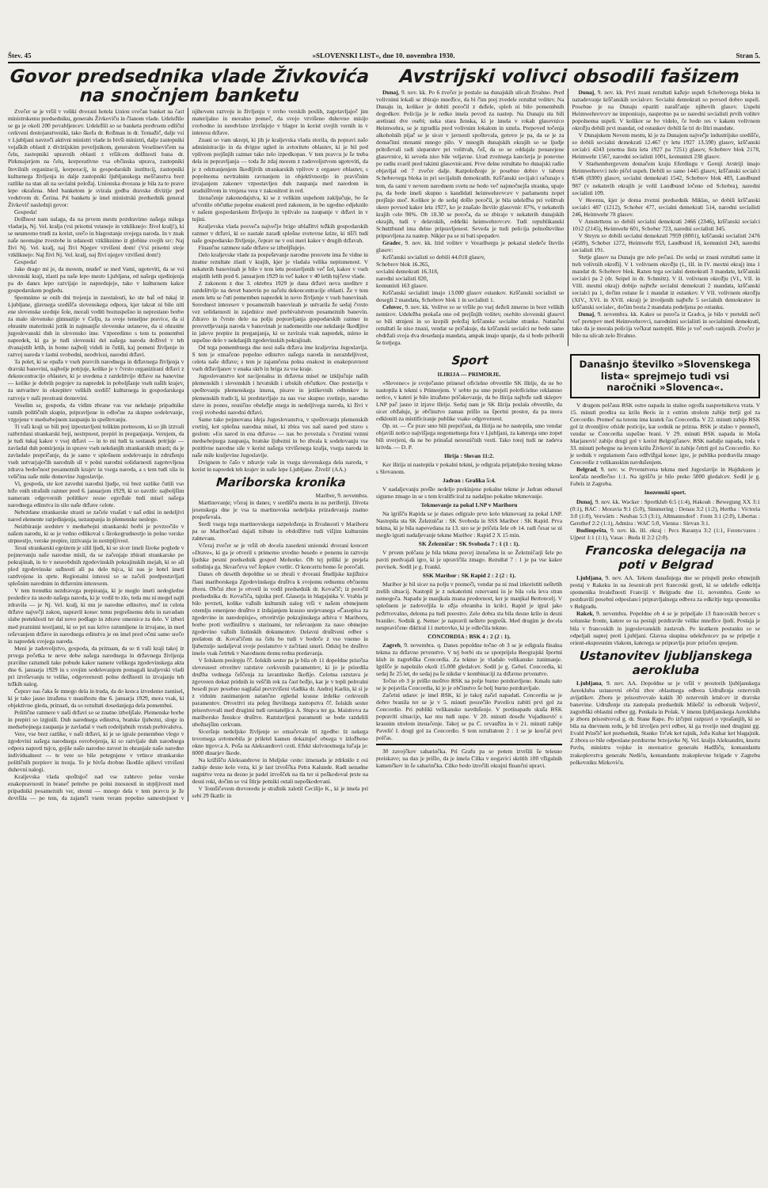Štev. 45 »SLOVENSKI LIST«, dne 10. novembra 1930. Stran 5.
Govor predsednika vlade Živkovića
na snočnjem banketu
Zvečer se je vršil v veliki dvorani hotela Union svečan banket na čast ministrskemu predsedniku, generalu Živkoviču in članom vlade. Udeležilo se ga je okoli 200 povabljencev. Udeležili so se banketa predvsem odlični cerkveni dostojanstveniki, tako škofa dr. Rožman in dr. Tomažič, dalje vsi v Ljubljani navzoči aktivni ministri vlade in bivši ministri, dalje zastopniki vojaških oblasti z divizijskim poveljnikom, generalom Veselinovičem na čelu, zastopniki upravnih oblasti z vršilcem dolžnosti bana dr. Pirkmajerjem na čelu, korporativno vsa občinska uprava, zastopniki štovilnih organizacij, korporacij, in gospodarskih institucij, zastopniki kulturnega življenja in dalje zastopniki ljubljanskega meščanstva brez razlike na stan ali na socialni položaj. Unionska dvorana je bila za to pravo lepo okrašena. Med banketom je svirala godba dravske divizije pod vodstvom dr. Čerina. Pri banketu je imel ministrski predsednik general Živkovič naslednji govor:
Gospoda!
Dolžnost nam nalaga, da na prvem mestu pozdravimo našega milega vladarja, Nj. Vel. kralja (vsi prisotni vstanejo in vzkliknejo: živel kralj!), ki se neumorno trudi za korist, srečo in blagostanje svojega naroda. In v znak naše neomajne zvestobe in udanosti vzkliknimo iz globine svojih src: Naj živi Nj. Vel. kralj, naj živi Njegov vzvišeni dom! (Vsi prisotni stoje vzkliknejo: Naj živi Nj. Vel. kralj, naj živi njegov vzvišeni dom!)
Gospoda!
Jako drago mi je, da morem, mudeč se med Vami, ugotoviti, da se vsi slovenski kraji, zlasti pa naše lepo mesto Ljubljana, od našega ujedinjenja pa do danes lepo razvijajo in napredujejo, tako v kulturnem kakor gospodarskem pogledu.
Spomnimo se onih dni trojenja in zaostalosti, ko ste baš od tukaj iz Ljubljane, glavnega središča slovenskega odpora, kjer takrat ni bilo niti ene slovenske srednje šole, morali voditi brezuspešno in neprestano borbo za malo slovensko gimnazijo v Celju, za svoje temeljne pravice, da si ohranite materinski jezik in najmanjše slovenske ustanove, da si ohranite jugoslovanski duh in slovensko ime. Vzporedimo s tem ta pomembni napredek, ki ga je tudi slovenski del našega naroda doživel v teh dvanajstih letih, in bomo najbolj videli in čutili, kaj pomeni življenje in razvoj naroda v lastni svobodni, neodvisni, narodni državi.
Ta polet, ki se opaža v vseh pravcih narodnega in državnega življenja v dravski banovini, najbolje potrjuje, koliko je v čvrsto organizirani državi z dekoncentracijo oblastev, ki je uvedena z razdelitvijo države na banovine — koliko je dobrih pogojev za napredek in poboljšanje vseh naših krajev, za ustvaritev in okrepitev velikih središč kulturnega in gospodarskega razvoja v naši prostrani domovini.
Veselim se, gospoda, da vidim zbrane vas vse nekdanje pripadnike raznih političnih skupin, pripravljene in odločne za skupno sodelovanje, vzgojene v medsebojnem zaupanju in spoštovanju.
Ti vaši kraji so bili prej izpostavljeni tolikim pretresom, ki so jih izzvali razbrzdani strankarski boji, nestrpnost, prepiri in preganjanja. Verujem, da je tudi tukaj kakor v vsej državi — in to mi tudi ta sestanek potrjuje — zavladal duh pomirjenja in sprave vseh nekdanjih strankarskih strasti; da je zavladalo prepričanje, da je samo v splošnem sodelovanju in združenju vseh ustvarjajočih narodnih sil v polni narodni solidarnosti zagotovljena zdrava bodočnost posameznih krajev in vsega naroda, a s tem tudi sila in veličina naše mile domovine Jugoslavije.
Vi, gospoda, ste kot zavedni narodni ljudje, vsi brez razlike čutili vso težo onih strašnih razmer pred 6. januarjem 1929, ki so navzlic najboljšim nameram odgovornih politikov resno ogrožale tudi misel našega narodnega edinstva in silo naše države celote.
Nebrzdane strankarske strasti so začele vnašati v naš edini in nedeljivi narod elemente razjedinjenja, nezaupanja in plemenske nesloge.
Neizbiranje sredstev v medsebojni strankarski borbi je povzročilo v našem narodu, ki se je vedno odlikoval s širokogrudnostjo in polno versko strpnostjo, verske prepire, izzivanja in nestrpljivost.
Tesni strankarski egoizem je silil ljudi, ki so sicer imeli široke poglede v pojmovanju naše narodne misli, da se začenjajo zbirati strankarsko po pokrajinah, in to v nesoobdnih zgodovinskih pokrajinskih mejah, ki so ali plod zgodovinske sužnosti ali pa delo tujca, ki nas je hotel imeti razdvojene in sprte. Regionalni interesi so se začeli predpostavljati splošnim narodnim in državnim interesom.
V tem trenutku nezdravega prepiranja, ki je moglo imeti nedogledne posledice za usodo našega naroda, ki je vodil to zlo, toda mu ni mogel najti zdravila — je Nj. Vel. kralj, ki mu je narodno edinstvo, moč in celota države največji zakon, napravil konec temu pogrešnemu delu in navadam slabe preteklosti ter dal novo podlago in zdrave smernice za delo. V izberi med praznimi teorijami, ki so pri nas krivo razumljene in izvajane, in med reševanjem države in narodnega edinstva je on imel pred očmi samo srečo in napredek svojega naroda.
Meni je zadovoljstvo, gospoda, da priznam, da so ti vaši kraji takoj iz prvega početka te nove dobe našega narodnega in državnega življenja pravilno razumeli tako pobude kakor namere velikega zgodovinskega akta dne 6. januarja 1929 in s svojim sodelovanjem pomagali kraljevski vladi pri izvrševanju te velike, odgovornosti polne dolžnosti in izvajanju teh težkih nalog.
Čeprav nas čaka še mnogo dela in truda, da do konca izvedemo zamisel, ki je tako jasno izražena v manifestu dne 6. januarja 1929, mora vsak, ki objektivno gleda, priznati, da so rezultati dosedanjega dela pomembni.
Politične razmere v naši državi so se znatno izboljšale. Plemenske borbe in prepiri so izginili. Duh narodnega edinstva, bratske ljubezni, sloge in medsebojnega zaupanja je zavladal v vseh rodoljubnih vrstah prebivalstva.
Vere, vse brez razlike, v naši državi, ki je so igrale pomembno vlogo v zgodovini našega narodnega osvobojenja, ki so razvijale duh narodnega odpora naproti tujcu, gojile našo narodno zavest in ohranjale našo narodno individualnost — te vere so bile potegnjene v vrtince strankarsko političnih prepirov in trenja. To je bivša drobno škodilo njihovi vzvišeni duhovni nalogi.
Kraljevska vlada spoštujoč nad vse zahtevo polne verske enakopravnosti in braneč potrebo po polni znosnosti in strpljivosti med pripadniki posameznih ver, stremi — mnogo dela v tem pravcu je že dovršila — po tem, da zajamči vsem veram popolno samostojnost v njihovem razvoju in življenju v svrho verskih poslih, zagotavljajoč jim materijalno in moralno pomoč, da svojo vzvišeno duhovno misijo svobodno in neodvisno izvršujejo v blagor in korist svojih vernih in v interesu države.
Znani so vam ukrepi, ki jih je kraljevska vlada storila, da popravi našo administracijo in da dvigne ugled in avtoriteto oblastev, ki je bil pod vplivom prejšnjih razmer tako zelo izpodkopan. V tem pravcu je še treba dela in popravljanja — toda že zdaj morem z zadovoljstvom ugotoviti, da je z odstranjenjem škodljivih strankarskih vplivov z organov oblastev, s popolnoma nevtralnim ravnanjem in objektivnostjo in pravičnim izvajanjem zakonov vzpostavljen duh zaupanja med narodom in uradništvom in vrnjena vera v zakonitost in red.
Izenačenje zakonodajstva, ki se z velikim uspehom zaključuje, bo še učvrstilo občutke popolne enakosti pred zakonom, in bo ugodno odjeknilo v našem gospodarskem življenju in vplivalo na zaupanje v državi in v tujini.
Kraljevska vlada posveča največjo brigo ublažitvi težkih gospodarskih razmer v državi, ki so nastale zaradi splošne svetovne krize, ki tišči tudi naše gospodarsko življenje, čeprav ne v oni meri kakor v drugih državah.
Finančne razmere naše države se izboljšujejo.
Delo kraljevske vlade za pospeševanje narodne prosvete ima že vidne in znatne rezultate zlasti v krajih, kjer je vladala velika nepismenost. V nekaterih banovinah je bilo v tem letu postavljenih več šol, kakor v vseh enajstih letih pred 6. januarjem 1929 in več kakor v 40 letih tujčeve vlade.
Z zakonom z dne 3. oktobra 1929 je dana državi nova ureditev z razdelitvijo na devet banovin po načelu dekoncentracije oblasti. Že v tem enem letu se čuti pomemben napredek in novo življenje v vseh banovinah. Sorodnost interesov v posameznih banovinah je ustvarila že sedaj čvrsto vez solidarnosti in zajednice med prebivalstvom posameznih banovin. Zdravo in čvrsto delo na polju popravljanja gospodarskih razmer in prosvetljevanja naroda v banovinah je nadomestilo one nekdanje škodljive in jalove prepire in preganjanja, ki so zavirala vsak napredek, mirno in uspešno delo v nekdanjih zgodovinskih pokrajinah.
Od tega pomembnega dne nosi naša država ime kraljevina Jugoslavija. S tem je označeno popolno edinstvo našega naroda in nerazdeljivost, celota naše države; s tem je zajamčena polna enakost in enakopravnost vseh državljanov v enaka skrb in briga za vse kraje.
Jugoslovanstvo kot nacijonalna in državna misel ne izključuje naših plemenskih i slovenskih i hrvatskih i srbskih občutkov. Ono postavlja v spoštovanju plemenskega imena, pisave in jezikovnih odtenkov in plemenskih tradicij, ki predstavljajo za nas vse skupno svetinjo, narodno slavo in ponos, resnično obeležje enega in nedeljivega naroda, ki živi v svoji svobodni narodni državi.
Samo tako pojmovana ideja Jugoslovanstva, v spoštovanju plemenskih svetinj, kot splošna narodna misel, ki zbira ves naš narod pod stavo s geslom: »En narod in ena država« — nas bo povezala s čvrstimi vezmi medsebojnega zaupanja, bratske ljubezni in bo zbrala k sodelovanju vse pozitivne narodne sile v korist našega vzvišenega kralja, vsega naroda in naše mile kraljevine Jugoslavije.
Dvignem to čašo v zdravje vaše in vsega slovenskega dela naroda, v korist in napredek teh krajev in naše lepe Ljubljane. Živeli! (AA.)
Mariborska kronika
Maribor, 9. novembra.
Martinovanje; včeraj in danes; v središču mesta in na periferiji. Divota jesenskega dne je vsa ta martinovska nedeljska prizadevanja znatno pospeševala.
Sredi vsega tega martinovskega razpoloženja in živahnosti v Mariboru pa so Mariborčani dajali tribute in obdolžitve tudi višjim kulturnim zahtevam.
Včeraj zvečer se je vršil ob docela zasedeni unionski dvorani koncert »Drave«, ki ga je otvoril s primerno uvodno besedo o ponenu in razvoju ljudske pesmi predsednik gospod Mohorko. Ob tej priliki je prejela solistinja ga. Skvarčeva več šopkov cvetlic. O koncertu bomo še poročali.
Danes ob desetih dopoldne so se zbrali v dvorani Študijske knjižnice člani mariborskega Zgodovinskega društva k svojemu rednemu občnemu zboru. Občni zbor je otvoril in vodil predsednik dr. Kovačič; iz poročil predsednika dr. Kovačiča, tajnika prof. Glaserja in blagajnika V. Vrabla je bilo povzeti, koliko važnih kulturnih nalog vrši v našem obmejnem ozemlju omenjeno društvo z izdajanjem krasno urejevanega »Časopisa za zgodovino in narodopisje«, otvoritvijo pokrajinskega arhiva v Mariboru, borbo proti veržiništvu s starinami, ter reševanjem za naso obmejno zgodovino važnih listinskih dokumentov. Delavni društveni odbor s prelatom dr. Kovačičem na čelu bo tudi v bodoče z vso vnemo in ljubeznijo nadaljeval svoje poslanstvo v začrtani smeri. Odslej bo društvo imelo vsak četrtek v Narodnem domu redna predavanja.
V šolskem poslopju čč. šolskih sester pa je bila ob 11 dopoldne prisrčna slovesnost otvoritev razstave cerkvenih paramentov, ki jo je priredila družba vednega češčenja za lavantinsko škofijo. Celotna razstava je zgovoren dokaz pridnih in veščih rok za čast božjo, kar je v topli pohvalni besedi prav posebno naglašal prevzvišeni vladika dr. Andrej Karlin, ki si je z vidnim zanimanjem natančno ogledal krasne izdelke cerkvenih paramentov. Otvoritvi sta poleg številnega zastopstva čč. šolskih sester prisostvovali med drugimi tudi ravnateljica A. Stupca ter ga. Maistrova za mariborsko ženskce društvo. Razstavljeni paramenti se bodo razdelili ubožnejšim cerkvam.
Siceršnje nedeljsko življenje so označevale tri zgodbe: Iz nekega tovornega avtomobila je priletel kamen dokazujoč obsega v izložbeno okno trgovca A. Poša na Aleksandrovi cesti. Efekt skrivnostnega lučaja je: 8000 dinarjev škode.
Na križišču Aleksandrove in Meljske ceste: iznenada je zdrknilo z osi zadnje desno kolo voza, ki je last izvoščka Petra Kalunde. Radi nenadne nagnitve voza na desno je padel izvošček na tla ter si poškodoval prste na desni roki, dočim so vsi štirje potniki ostali nepoškodovani.
V Tomšičevem drevoredu je stražnik zalotil Cecilijo K., ki je imela pri sebi 29 škatlic in
Avstrijski volivci obsodili fašizem
Dunaj, 9. nov. kk. Po 6 zvečer je postalo na dunajskih ulicah živahno. Pred volivnimi lokali se zbirajo množice, da bi čim prej zvedele rezultat volitev. Na Dunaju in, kolikor je dobiti poročil z dežele, sploh ni bilo pomembnih dogodkov. Policija je le redko imela povod za nastop. Na Dunaju sta bili aretirani dve osebi; neka stara ženska, ki je imela v rokah glasovnico Heimwehra, se je zgrudila pred volivnim lokalom in umrla. Prepoved točenja alkoholnih pijač se je sicer v javnosti spoštovala, gotovo je pa, da se je za domačimi stenami mnogo pilo. V mnogih dunajskih okrajih so se ljudje pritoževali radi sleparstev pri volitvah, češ, da so se oddajale ponarejene glasovnice, ki seveda niso bile veljavne. Urad zveznega kanclerja je ponovno po radiu svaril pred takimi glasovnicami. Prve delne rezultate bo dunajski radio objavljal od 7 zvečer dalje. Razpoloženje je posebno dobro v taboru Schobrovega bloka in pri socijalnih demokratih. Krščanski socijalci računajo s tem, da sami v novem narodnem svetu ne bodo več najmočnejša stranka, upajo pa, da bodo imeli skupno s kandidati heimwehrovcev v parlamentu zopet prejšnjo moč. Kolikor je do sedaj došlo poročil, je bila udeležba pri volitvah skoro povsod kakor leta 1927, ko je znašalo število glasovnic 87%, v nekaterih krajih celo 98%. Ob 18.30 se poroča, da se zbirajo v nekaterih dunajskih okrajih, tudi v delavskih, oddelki heimwehrovcev. Tudi republikanski Schutzbund ima delno pripravljenost. Seveda je tudi policija polnoštevilno pripravljena za nastop. Nikjer pa se ni bati spopadov.
Gradec, 9. nov. kk. Izid volitev v Vorarlbergu je pokazal sledeče število glasov:
Krščanski socialisti so dobili 44.018 glasov,
Schobrov blok 16.265,
socialni demokrati 16.318,
narodni socialisti 820,
komunisti 163 glasov.
Krščanski socialisti imajo 13.000 glasov ostankov. Krščanski socialisti so dosegli 2 mandata, Schobrov blok 1 in socialisti 1.
Celovec, 9. nov. kk. Volitve so se vršile po vsej deželi zmerno in brez velikih nemirov. Udeležba prekaša ono od prejšnjih volitev, osobito slovenski glasovi so bili strnjeni in so krepili položaj krščanske socialne stranke. Natančni rezultati še niso znani, vendar se pričakuje, da krščanski socialci ne bodo samo obdržali svoja dva dosedanja mandata, ampak imajo upanje, da si bodo priborili še tretjega.
Dunaj, 9. nov. kk. Prvi znani rezultati kažejo uspeh Schobrovega bloka in nazadovanje krščanskih socialcev. Socialni demokrati so povsod dobro uspeli. Posebno je na Dunaju opaziti naraščanje njihovih glasov. Uspehi Heimwehrovcev ne imponirajo, nasprotno pa so narodni socialisti prvih volitev popolnoma uspeli. V kolikor se bo videlo, če bodo res v kakem volivnem okrožju dobili prvi mandat, od ostankov dobili še tri do štiri mandate.
V Dunajskem Novem mestu, ki je za Dunajem največje industrijsko središče, so dobili socialni demokrati 12.467 (v letu 1927 13.590) glasov, krščanski socialci 4243 (enotna lista leta 1927 pa 7251) glasov, Schobrov blok 2178, Heimwehr 1567, narodni socialisti 1001, komunisti 238 glasov.
V Starhembergovem domačem kraju Eferdingu v Gornji Avstriji imajo Heimwehrovci zelo pičel uspeh. Dobili so samo 1445 glasov, krščanski socialci 6546 (8300) glasov, socialni demokrati 1542, Schobrov blok 403, Landbund 987 (v nekaterih okrajih je volil Landbund ločeno od Schobra), narodni socialisti 109.
V Hoornu, kjer je doma zvezni predsednik Miklas, so dobili krščanski socialci 487 (1212), Schober 477, socialni demokrati 514, narodni socialisti 246, Heimwehr 78 glasov.
V Amstettenu so dobili socialni demokrati 2466 (2346), krščanski socialci 1012 (2145), Heimwehr 601, Schober 723, narodni socialisti 345.
V Steyru so dobili socialni demokrati 7959 (8001), krščanski socialisti 2476 (4589), Schober 1272, Heimwehr 953, Landbund 16, komunisti 243, narodni socialisti 191.
Stetje glasov na Dunaju gre zelo počasi. Do sedaj so znani rezultati samo iz treh volivnih okrožij. V I. volivnem okrožju (I., III. in IV. mestni okraj) ima 1 mandat dr. Schobrov blok. Razen tega socialni demokrati 3 mandate, krščanski socialci pa 2 (dr. Seipel in dr. Schmitz). V II. volivnem okrožju (VI., VII. in VIII. mestni okraj) dobijo najbrže socialni demokrati 2 mandata, krščanski socialci pa 1, dočim ostane še 1 mandat iz ostankov. V VII. volivnem okrožju (XIV., XVI. in XVII. okraj) je izvoljenih najbrže 5 socialnih demokratov in krščanski socialec, dočim bosta 2 mandata podeljena po ostanku.
Dunaj, 9. novembra. kk. Kakor se poroča iz Gradca, je bilo v pretekli noči več pretepov med Heimwehrovci, narodnimi socialisti in socialnimi demokrati, tako da je morala policija večkrat nastopiti. Bilo je več oseb ranjenih. Zvečer je bilo na ulicah zelo živahno.
Sport
ILIRIJA — PRIMORJE.
»Slovenec« je svoječasno prinesel oficielno obvestilo SK Ilirije, da ne bo nastopila k tekmi s Primorjem. V sobto pa smo prejeli polofi­cielno reklamno notico, v kateri je bilo izraženo pričakovanje, da bo Ilirija najbrže radi sklepov LNP pač jasno iz izjave Ilirije. Sedaj nam je SK Ilirija poslala obvestilo, da sicer obžaluje, je občinstvo zaman prišlo na športni prostor, da pa mora odkloniti za mistificiranje publike vsako odgovornost.
Op. ur. — Če prav smo bili prepričani, da Ilirija ne bo nastopila, smo vendar objavili notico najvišjega nogometnega fora v Ljubljani, za katerega smo zopet bili uverjeni, da ne bo prinašal neresničnih vesti. Tako torej tudi ne zadeva krivda. — D. P.
Ilirija : Slovan 11:2.
Ker Ilirija ni nastopila v pokalni tekmi, je odigrala prijateljsko trening tekmo s Slovanom.
Jadran : Gralika 5:4.
V nadaljevanju prošlo nedeljo prekinjene pokalne tekme je Jadran odnesel sigurno zmago in se s tem kvalificiral za nadaljno pokalno tekmovanje.
Tekmovanje za pokal LNP v Mariboru
Na igrišču Rapida se je danes odigralo prvo kolo tekmovanj za pokal LNP. Nastopila sta SK Železničar : SK Svoboda in SSS Maribor : SK Rapid. Prva tekma, ki je bila napovedana za 13. uro se je pričela šele ob 14. radi česar se ni moglo igrati nadaljevanje tekme Maribor : Rapid 2 X 15 min.
SK Železničar : SK Svoboda 7 : 1 (1 : 1).
V prvem polčasu je bila tekma precej izenačena in so Železničarji šele po pavzi predvajali igro, ki je upravičila zmago. Rezultat 7 : 1 je pa vse kakor previsok. Sodil je g. Frankl.
SSK Maribor : SK Rapid 2 : 2 (2 : 1).
Maribor je bil sicer na polju v premoči, vendar pa ni znal izkoristiti neštetih zrelih situacij. Nastopil je z nekaterimi rezervami in je bila cela leva stran nemogoča. Napadu je manjkala znana prodornost, ker je manjkal Bertoncelj. V splošnem je zadovoljila le ožja obramba in krilci. Rapid je igral jako požrtvovalno, deloma pa tudi preostro. Zelo dobra sta bila desno krilo in desni branilec. Sodnik g. Nemec je napravil nešteto pogreśk. Med drugim je docela neupravičeno diktiral 11 metrovko, ki je odločila tekmo.
CONCORDIA : BSK 4 : 2 (2 : 1).
Zagreb, 9. novembra. q. Danes popoldne točno ob 3 se je odigrala finalna tekma za državno prvenstvo. V tej borbi sta se sporprijela Beograjski športni klub in zagrebška Concordia. Za tekmo je vladalo velikansko zanimanje. Igrišče je napolnilo okoli 15.000 gledalcev. Sodil je g. Gebel. Concordia, ki sedaj že 25 let, do sedaj pa še nikdar v kombinaciji za državno prvenstvo.
Točno ob 3 je prišlo moštvo BSK na polje burno pozdravljeno. Kmalu nato se je pojavila Concordia, ki jo je občinstvo še bolj burno pozdravljalo.
Začetni udarec je imel BSK, ki je takoj začel napadati. Concordia se je dobro branila ter se je v 5. minuti posrečilo Pavelicu zabiti prvi gol za Concordio. Pri publiki velikansko navdušenje. V protinapadu skuša BSK popraviti situacijo, kar mu tudi uspe. V 20. minuti doseže Vujadinović s krasnim strelom izenačenje. Takoj se pa C. revanžira in v 21. minuti zabije Pavelić I. drugi gol za Concordio. S tem rezultatom 2 : 1 se je končal prvi polčas.
30 zavojčkov saharinčka. Pri Grafu pa so potem izvršili še telesno preiskavo; na dan je prišlo, da je imela Cilka v nogavici skritih 100 vžigalnih kamenčkov in še saharinčka. Cilko bodo izročili okrajni finančni upravi.
Današnjo številko »Slovenskega lista« sprejmejo tudi vsi naročniki »Slovenca«.
V drugem polčasu BSK ostro napada in stalno ogroža nasprotnikova vrata. V 15. minuti prodira na krilu Boris in z ostrim strelom zabije tretji gol za Corcordio. Premoč na terenu ima kratek čas Concordia. V 22. minuti zabije BSK gol iz dvomljive ofside pozicije, kar sodnik ne prizna. BSK je stalno v premoči, vendar se Concordia uspešno brani. V 29. minuti BSK napada in Moša Marjanović zabije drugi gol v korist Belgrajčanov. BSK nadalje napada, toda v 33. minuti pobegne na levem krilu Živković in zabije četrti gol za Concordio. Ko je sodnik v regularnem času odžvižgal konec igre, je publika pozdravila zmago Concordie z velikanskim navdušenjem.
Belgrad, 9. nov. w. Prvenstvena tekma med Jugoslavijo in Hajdukom je končala neodločno 1:1. Na igrišču je bilo preko 5000 gledalcev. Sodil je g. Fabris iz Zagreba.
Inozemski sport.
Dunaj, 9. nov. kk. Wacker : Sportklub 6:5 (1:4), Hakoah : Bewegung XX 3:1 (0:1), BAC : Moravia 9:1 (5:0), Simmering : Donau 3:2 (1:2), Hertha : Victoria 3:0 (1:0), Vorwärts : Neubau 5:3 (3:1), Altmannsdorf : Frem 3:1 (2:0), Libertas : Gersthof 2:2 (1:1), Admira : WAC 5:0, Vienna : Slovan 3:1.
Budimpešta, 9. nov. kk. III. okraj : Pecs Baranya 3:2 (1:1, Ferencvaros : Ujpest 1:1 (1:1), Vasas : Buda II 2:2 (2:0).
Francoska delegacija na poti v Belgrad
Ljubljana, 9. nov. AA. Tekom današnjega dne so prispeli preko obmejnih postaj v Rakeku in na Jesenicah prvi francoski gosti, ki se udeleže odkritja spomenika hvaležnosti Franciji v Belgradu dne 11. novembra. Goste so pozdravili posebni odposlanci pripravljalnega odbora za odkritje tega spomenika v Belgradu.
Rakek, 9. novembra. Popoldne ob 4 se je pripeljalo 13 francoskih borcev s solunske fronte, katere so na postaji pozdravile velike množice ljudi. Postaja je bila v francoskih in jugoslovanskih zastavah. Po kratkem postanku so se odpeljali naprej proti Ljubljani. Glavna skupina udeležencev pa se pripelje z orient-ekspresnim vlakom, katerega se pripravlja prav prisrčen sprejem.
Ustanovitev ljubljanskega aerokluba
Ljubljana, 9. nov. AA. Dopoldne se je vršil v prostorih ljubljanskega Aerokluba ustanovni občni zbor oblastnega odbora Udruženja rezervnih avijatikov. Zboru je prisostvovalo kakih 30 rezervnih letalcev iz dravske banovine. Udruženje sta zastopala predsednik Milešić in odbornik Veljović, zagrebški oblastni odbor gg. Penkala in Polak. V imenu ljubljanskega Aerokluba je zboru prisostvoval g. dr. Stane Rape. Po izčrpni razpravi o vprašanjih, ki so bila na dnevnem redu, je bil izvoljen prvi odbor, ki ga tvorijo med drugimi gg. Evald Prinčič kot predsednik, Stanko Trček kot tajnik, Joža Kuhar kot blagajnik. Z zbora so bile odposlane pozdravne brzojavke Nj. Vel. kralju Aleksandru, knezu Pavlu, ministru vojske in mornarice generalu Hadžiču, komandantu zrakoplovstva generalu Nediću, komandantu zrakoplovne brigade v Zagrebu polkovniku Mirkoviću.